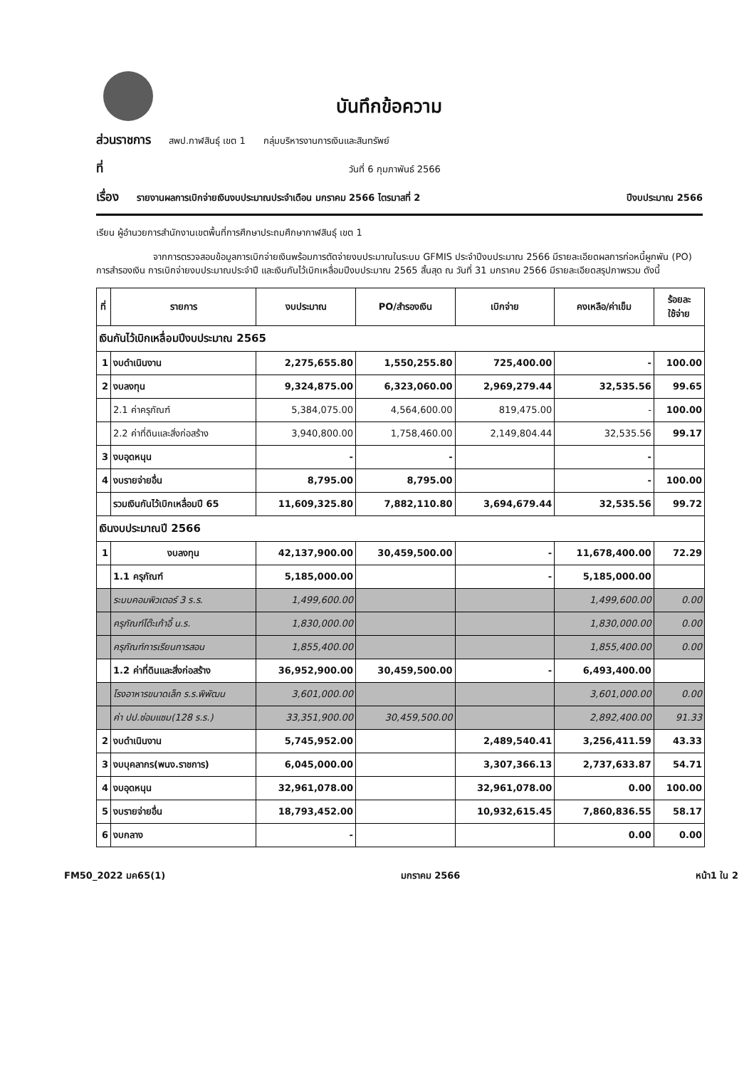บันทึกข้อความ
ส่วนราชการ สพป.กาฬสินธุ์ เขต 1 กลุ่มบริหารงานการเงินและสินทรัพย์
ที่ วันที่ 6 กุมภาพันธ์ 2566
เรื่อง รายงานผลการเบิกจ่ายเงินงบประมาณประจำเดือน มกราคม 2566 ไตรมาสที่ 2 ปีงบประมาณ 2566
เรียน ผู้อำนวยการสำนักงานเขตพื้นที่การศึกษาประถมศึกษากาฬสินธุ์ เขต 1
จากการตรวจสอบข้อมูลการเบิกจ่ายเงินพร้อมการตัดจ่ายงบประมาณในระบบ GFMIS ประจำปีงบประมาณ 2566 มีรายละเอียดผลการก่อหนี้ผูกพัน (PO) การสำรองเงิน การเบิกจ่ายงบประมาณประจำปี และเงินกันไว้เบิกเหลื่อมปีงบประมาณ 2565 สิ้นสุด ณ วันที่ 31 มกราคม 2566 มีรายละเอียดสรุปภาพรวม ดังนี้
| ที่ | รายการ | งบประมาณ | PO/สำรองเงิน | เบิกจ่าย | คงเหลือ/ค่าเข็ม | ร้อยละ ใช้จ่าย |
| --- | --- | --- | --- | --- | --- | --- |
| เงินกันไว้เบิกเหลื่อมปีงบประมาณ 2565 | | | | | | |
| 1 | งบดำเนินงาน | 2,275,655.80 | 1,550,255.80 | 725,400.00 | - | 100.00 |
| 2 | งบลงทุน | 9,324,875.00 | 6,323,060.00 | 2,969,279.44 | 32,535.56 | 99.65 |
| | 2.1 ค่าครุภัณฑ์ | 5,384,075.00 | 4,564,600.00 | 819,475.00 | - | 100.00 |
| | 2.2 ค่าที่ดินและสิ่งก่อสร้าง | 3,940,800.00 | 1,758,460.00 | 2,149,804.44 | 32,535.56 | 99.17 |
| 3 | งบอุดหนุน | - | - | | - | |
| 4 | งบรายจ่ายอื่น | 8,795.00 | 8,795.00 | | - | 100.00 |
| | รวมเงินกันไว้เบิกเหลื่อมปี 65 | 11,609,325.80 | 7,882,110.80 | 3,694,679.44 | 32,535.56 | 99.72 |
| เงินงบประมาณปี 2566 | | | | | | |
| 1 | งบลงทุน | 42,137,900.00 | 30,459,500.00 | - | 11,678,400.00 | 72.29 |
| | 1.1 ครุภัณฑ์ | 5,185,000.00 | | - | 5,185,000.00 | |
| | ระบบคอมพิวเตอร์ 3 ร.ร. | 1,499,600.00 | | | 1,499,600.00 | 0.00 |
| | ครุภัณฑ์โต๊ะเก้าอี้ น.ร. | 1,830,000.00 | | | 1,830,000.00 | 0.00 |
| | ครุภัณฑ์การเรียนการสอน | 1,855,400.00 | | | 1,855,400.00 | 0.00 |
| | 1.2 ค่าที่ดินและสิ่งก่อสร้าง | 36,952,900.00 | 30,459,500.00 | - | 6,493,400.00 | |
| | โรงอาหารขนาดเล็ก ร.ร.พิพัฒน | 3,601,000.00 | | | 3,601,000.00 | 0.00 |
| | ค่า ปป.ซ่อมแซม(128 ร.ร.) | 33,351,900.00 | 30,459,500.00 | | 2,892,400.00 | 91.33 |
| 2 | งบดำเนินงาน | 5,745,952.00 | | 2,489,540.41 | 3,256,411.59 | 43.33 |
| 3 | งบบุคลากร(พนง.ราชการ) | 6,045,000.00 | | 3,307,366.13 | 2,737,633.87 | 54.71 |
| 4 | งบอุดหนุน | 32,961,078.00 | | 32,961,078.00 | 0.00 | 100.00 |
| 5 | งบรายจ่ายอื่น | 18,793,452.00 | | 10,932,615.45 | 7,860,836.55 | 58.17 |
| 6 | งบกลาง | - | | | 0.00 | 0.00 |
FM50_2022 มค65(1) มกราคม 2566 หน้า1 ใน 2